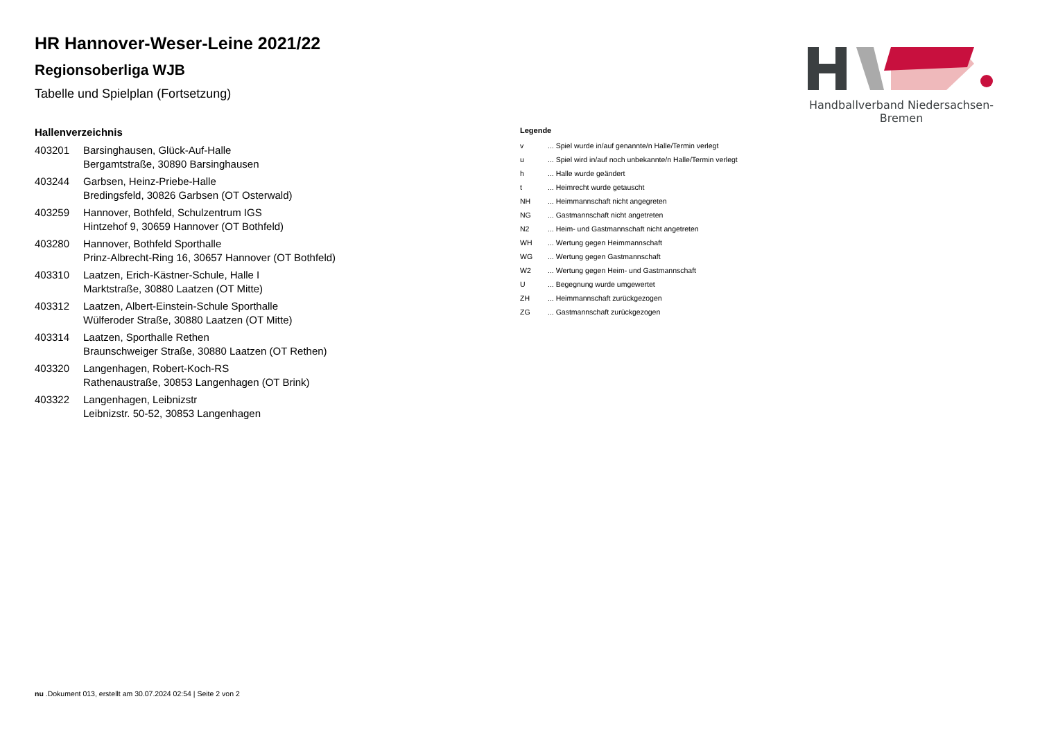Handballverband Niedersachsen-Bremen
HR Hannover-Weser-Leine 2021/22
Regionsoberliga WJB
Tabelle und Spielplan (Fortsetzung)
Hallenverzeichnis
| 403201 | Barsinghausen, Glück-Auf-Halle Bergamtstraße, 30890 Barsinghausen |
| 403244 | Garbsen, Heinz-Priebe-Halle Bredingsfeld, 30826 Garbsen (OT Osterwald) |
| 403259 | Hannover, Bothfeld, Schulzentrum IGS Hintzehof 9, 30659 Hannover (OT Bothfeld) |
| 403280 | Hannover, Bothfeld Sporthalle Prinz-Albrecht-Ring 16, 30657 Hannover (OT Bothfeld) |
| 403310 | Laatzen, Erich-Kästner-Schule, Halle I Marktstraße, 30880 Laatzen (OT Mitte) |
| 403312 | Laatzen, Albert-Einstein-Schule Sporthalle Wülferoder Straße, 30880 Laatzen (OT Mitte) |
| 403314 | Laatzen, Sporthalle Rethen Braunschweiger Straße, 30880 Laatzen (OT Rethen) |
| 403320 | Langenhagen, Robert-Koch-RS Rathenaustraße, 30853 Langenhagen (OT Brink) |
| 403322 | Langenhagen, Leibnizstr Leibnizstr. 50-52, 30853 Langenhagen |
Legende
| v | ... Spiel wurde in/auf genannte/n Halle/Termin verlegt |
| u | ... Spiel wird in/auf noch unbekannte/n Halle/Termin verlegt |
| h | ... Halle wurde geändert |
| t | ... Heimrecht wurde getauscht |
| NH | ... Heimmannschaft nicht angegreten |
| NG | ... Gastmannschaft nicht angetreten |
| N2 | ... Heim- und Gastmannschaft nicht angetreten |
| WH | ... Wertung gegen Heimmannschaft |
| WG | ... Wertung gegen Gastmannschaft |
| W2 | ... Wertung gegen Heim- und Gastmannschaft |
| U | ... Begegnung wurde umgewertet |
| ZH | ... Heimmannschaft zurückgezogen |
| ZG | ... Gastmannschaft zurückgezogen |
nu .Dokument 013, erstellt am 30.07.2024 02:54 | Seite 2 von 2